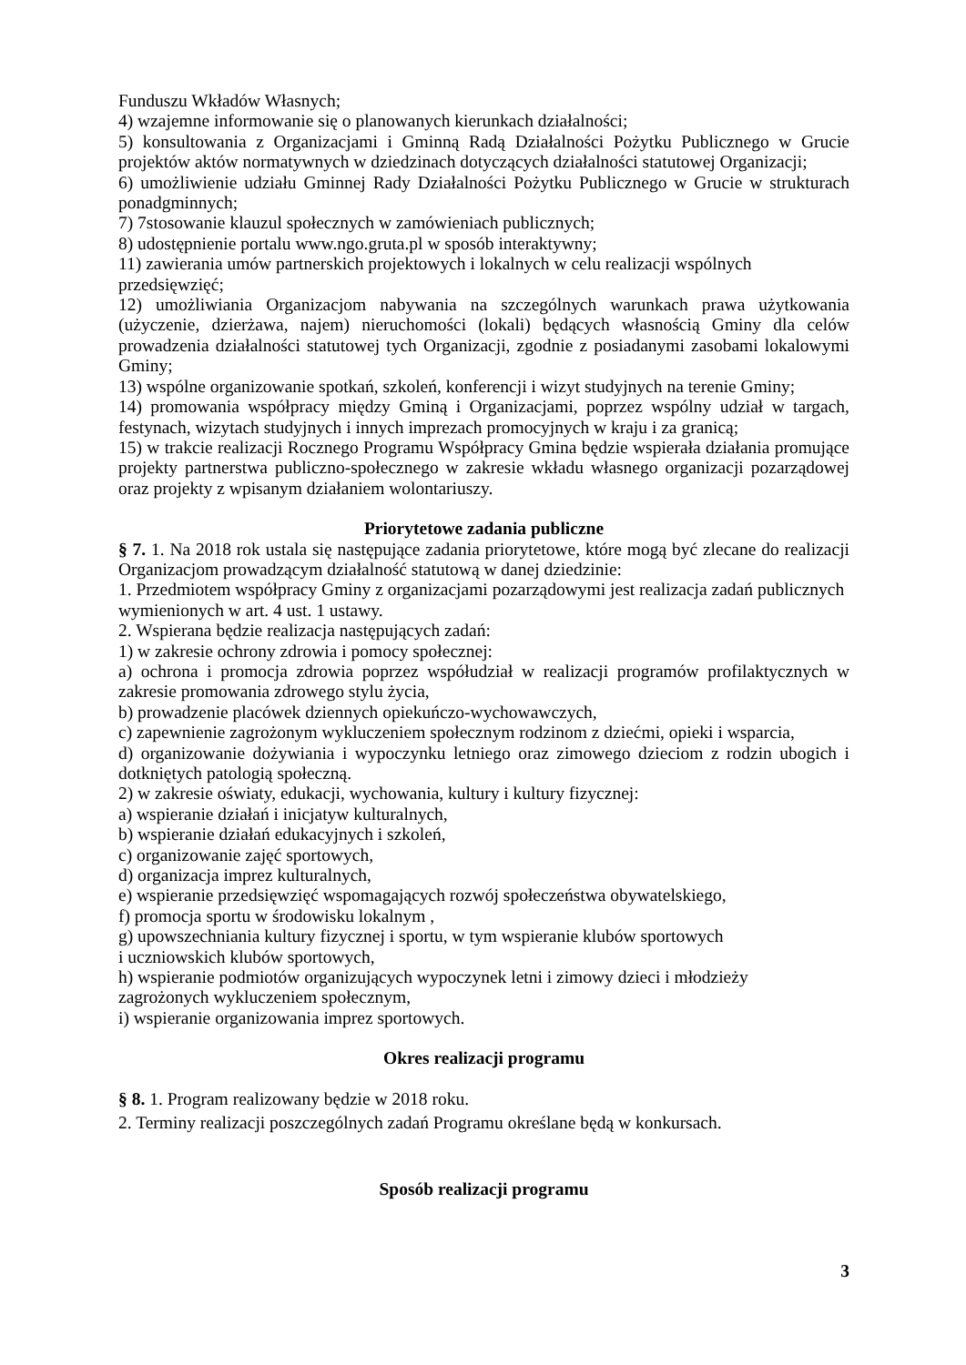Funduszu Wkładów Własnych;
4) wzajemne informowanie się o planowanych kierunkach działalności;
5) konsultowania z Organizacjami i Gminną Radą Działalności Pożytku Publicznego w Grucie projektów aktów normatywnych w dziedzinach dotyczących działalności statutowej Organizacji;
6) umożliwienie udziału Gminnej Rady Działalności Pożytku Publicznego w Grucie w strukturach ponadgminnych;
7) 7stosowanie klauzul społecznych w zamówieniach publicznych;
8) udostępnienie portalu www.ngo.gruta.pl w sposób interaktywny;
11) zawierania umów partnerskich projektowych i lokalnych w celu realizacji wspólnych przedsięwzięć;
12) umożliwiania Organizacjom nabywania na szczególnych warunkach prawa użytkowania (użyczenie, dzierżawa, najem) nieruchomości (lokali) będących własnością Gminy dla celów prowadzenia działalności statutowej tych Organizacji, zgodnie z posiadanymi zasobami lokalowymi Gminy;
13) wspólne organizowanie spotkań, szkoleń, konferencji i wizyt studyjnych na terenie Gminy;
14) promowania współpracy między Gminą i Organizacjami, poprzez wspólny udział w targach, festynach, wizytach studyjnych i innych imprezach promocyjnych w kraju i za granicą;
15) w trakcie realizacji Rocznego Programu Współpracy Gmina będzie wspierała działania promujące projekty partnerstwa publiczno-społecznego w zakresie wkładu własnego organizacji pozarządowej oraz projekty z wpisanym działaniem wolontariuszy.
Priorytetowe zadania publiczne
§ 7. 1. Na 2018 rok ustala się następujące zadania priorytetowe, które mogą być zlecane do realizacji Organizacjom prowadzącym działalność statutową w danej dziedzinie:
1. Przedmiotem współpracy Gminy z organizacjami pozarządowymi jest realizacja zadań publicznych wymienionych w art. 4 ust. 1 ustawy.
2. Wspierana będzie realizacja następujących zadań:
1) w zakresie ochrony zdrowia i pomocy społecznej:
a) ochrona i promocja zdrowia poprzez współudział w realizacji programów profilaktycznych w zakresie promowania zdrowego stylu życia,
b) prowadzenie placówek dziennych opiekuńczo-wychowawczych,
c) zapewnienie zagrożonym wykluczeniem społecznym rodzinom z dziećmi, opieki i wsparcia,
d) organizowanie dożywiania i wypoczynku letniego oraz zimowego dzieciom z rodzin ubogich i dotkniętych patologią społeczną.
2) w zakresie oświaty, edukacji, wychowania, kultury i kultury fizycznej:
a) wspieranie działań i inicjatyw kulturalnych,
b) wspieranie działań edukacyjnych i szkoleń,
c) organizowanie zajęć sportowych,
d) organizacja imprez kulturalnych,
e) wspieranie przedsięwzięć wspomagających rozwój społeczeństwa obywatelskiego,
f) promocja sportu w środowisku lokalnym ,
g) upowszechniania kultury fizycznej i sportu, w tym wspieranie klubów sportowych
i uczniowskich klubów sportowych,
h) wspieranie podmiotów organizujących wypoczynek letni i zimowy dzieci i młodzieży
zagrożonych wykluczeniem społecznym,
i) wspieranie organizowania imprez sportowych.
Okres realizacji programu
§ 8. 1. Program realizowany będzie w 2018 roku.
2. Terminy realizacji poszczególnych zadań Programu określane będą w konkursach.
Sposób realizacji programu
3